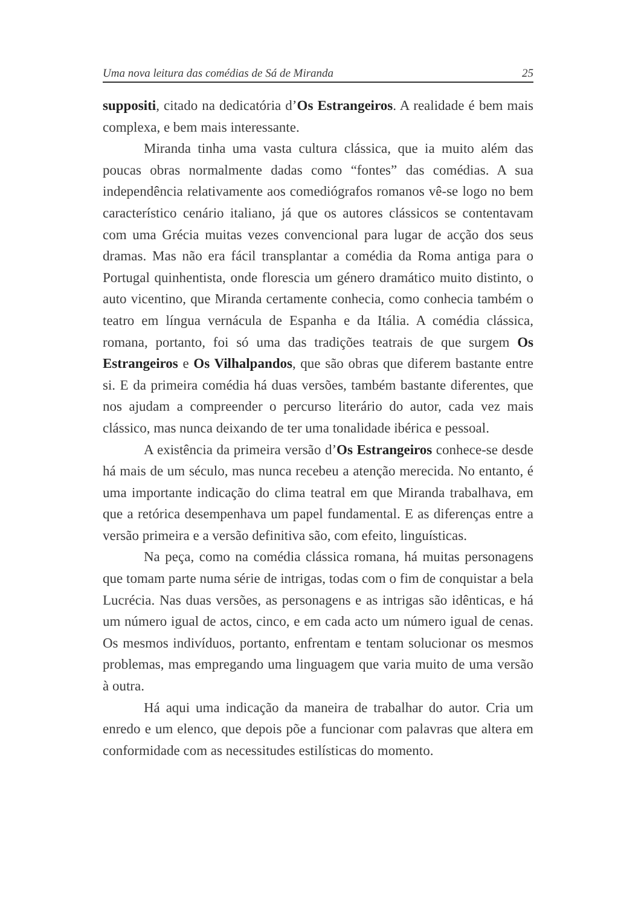Uma nova leitura das comédias de Sá de Miranda 25
suppositi, citado na dedicatória d’Os Estrangeiros. A realidade é bem mais complexa, e bem mais interessante.
Miranda tinha uma vasta cultura clássica, que ia muito além das poucas obras normalmente dadas como “fontes” das comédias. A sua independência relativamente aos comediógrafos romanos vê-se logo no bem característico cenário italiano, já que os autores clássicos se contentavam com uma Grécia muitas vezes convencional para lugar de acção dos seus dramas. Mas não era fácil transplantar a comédia da Roma antiga para o Portugal quinhentista, onde florescia um género dramático muito distinto, o auto vicentino, que Miranda certamente conhecia, como conhecia também o teatro em língua vernácula de Espanha e da Itália. A comédia clássica, romana, portanto, foi só uma das tradições teatrais de que surgem Os Estrangeiros e Os Vilhalpandos, que são obras que diferem bastante entre si. E da primeira comédia há duas versões, também bastante diferentes, que nos ajudam a compreender o percurso literário do autor, cada vez mais clássico, mas nunca deixando de ter uma tonalidade ibérica e pessoal.
A existência da primeira versão d’Os Estrangeiros conhece-se desde há mais de um século, mas nunca recebeu a atenção merecida. No entanto, é uma importante indicação do clima teatral em que Miranda trabalhava, em que a retórica desempenhava um papel fundamental. E as diferenças entre a versão primeira e a versão definitiva são, com efeito, linguísticas.
Na peça, como na comédia clássica romana, há muitas personagens que tomam parte numa série de intrigas, todas com o fim de conquistar a bela Lucrécia. Nas duas versões, as personagens e as intrigas são idênticas, e há um número igual de actos, cinco, e em cada acto um número igual de cenas. Os mesmos indivíduos, portanto, enfrentam e tentam solucionar os mesmos problemas, mas empregando uma linguagem que varia muito de uma versão à outra.
Há aqui uma indicação da maneira de trabalhar do autor. Cria um enredo e um elenco, que depois põe a funcionar com palavras que altera em conformidade com as necessitudes estilísticas do momento.